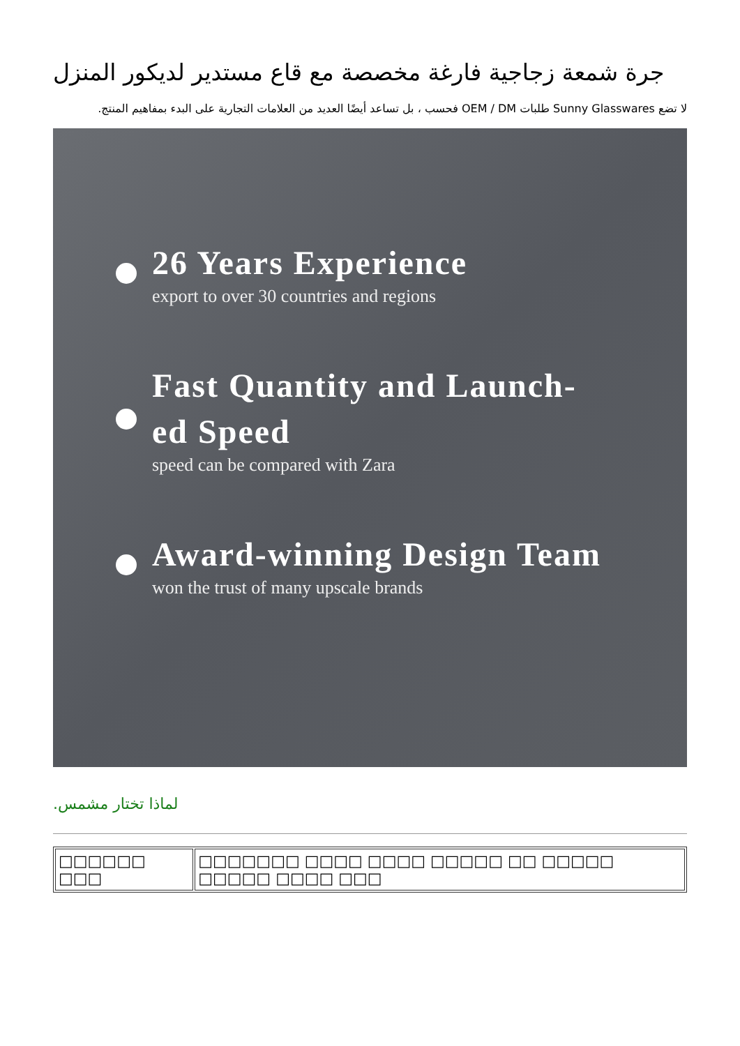جرة شمعة زجاجية فارغة مخصصة مع قاع مستدير لديكور المنزل
لا تضع Sunny Glasswares طلبات OEM / DM فحسب ، بل تساعد أيضًا العديد من العلامات التجارية على البدء بمفاهيم المنتج.
26 Years Experience
export to over 30 countries and regions
Fast Quantity and Launch-
ed Speed
speed can be compared with Zara
Award-winning Design Team
won the trust of many upscale brands
لماذا تختار مشمس.
| □□□□□□ □□□ | □□□□□□□ □□□□ □□□□ □□□□□ □□ □□□□□ □□□□□ □□□□ □□□ |